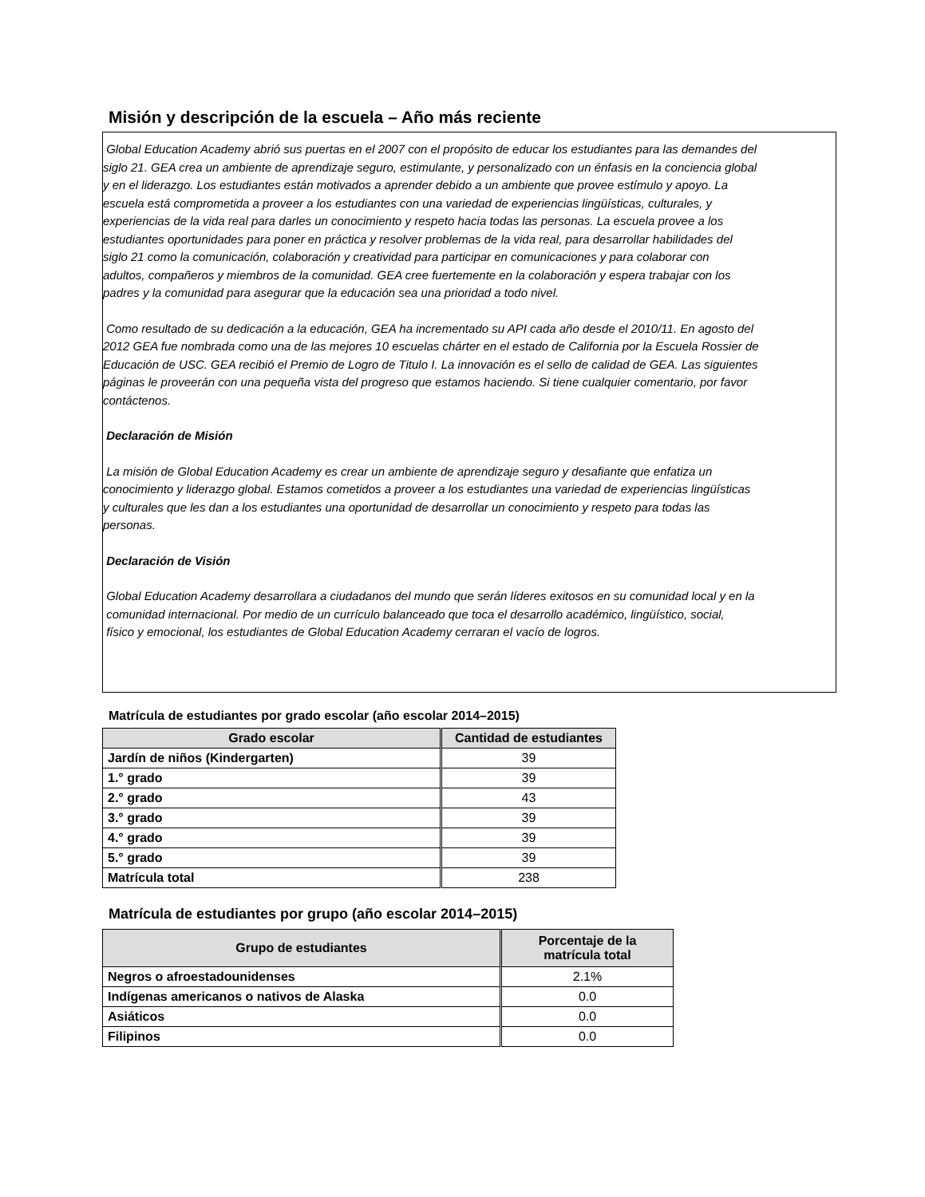Misión y descripción de la escuela – Año más reciente
Global Education Academy abrió sus puertas en el 2007 con el propósito de educar los estudiantes para las demandes del
siglo 21. GEA crea un ambiente de aprendizaje seguro, estimulante, y personalizado con un énfasis en la conciencia global
y en el liderazgo. Los estudiantes están motivados a aprender debido a un ambiente que provee estímulo y apoyo. La
escuela está comprometida a proveer a los estudiantes con una variedad de experiencias lingüísticas, culturales, y
experiencias de la vida real para darles un conocimiento y respeto hacia todas las personas. La escuela provee a los
estudiantes oportunidades para poner en práctica y resolver problemas de la vida real, para desarrollar habilidades del
siglo 21 como la comunicación, colaboración y creatividad para participar en comunicaciones y para colaborar con
adultos, compañeros y miembros de la comunidad. GEA cree fuertemente en la colaboración y espera trabajar con los
padres y la comunidad para asegurar que la educación sea una prioridad a todo nivel.
Como resultado de su dedicación a la educación, GEA ha incrementado su API cada año desde el 2010/11. En agosto del
2012 GEA fue nombrada como una de las mejores 10 escuelas chárter en el estado de California por la Escuela Rossier de
Educación de USC. GEA recibió el Premio de Logro de Titulo I. La innovación es el sello de calidad de GEA. Las siguientes
páginas le proveerán con una pequeña vista del progreso que estamos haciendo. Si tiene cualquier comentario, por favor
contáctenos.
Declaración de Misión
La misión de Global Education Academy es crear un ambiente de aprendizaje seguro y desafiante que enfatiza un
conocimiento y liderazgo global. Estamos cometidos a proveer a los estudiantes una variedad de experiencias lingüísticas
y culturales que les dan a los estudiantes una oportunidad de desarrollar un conocimiento y respeto para todas las
personas.
Declaración de Visión
Global Education Academy desarrollara a ciudadanos del mundo que serán líderes exitosos en su comunidad local y en la
comunidad internacional. Por medio de un currículo balanceado que toca el desarrollo académico, lingüístico, social,
físico y emocional, los estudiantes de Global Education Academy cerraran el vacío de logros.
Matrícula de estudiantes por grado escolar (año escolar 2014–2015)
| Grado escolar | Cantidad de estudiantes |
| --- | --- |
| Jardín de niños (Kindergarten) | 39 |
| 1.° grado | 39 |
| 2.° grado | 43 |
| 3.° grado | 39 |
| 4.° grado | 39 |
| 5.° grado | 39 |
| Matrícula total | 238 |
Matrícula de estudiantes por grupo (año escolar 2014–2015)
| Grupo de estudiantes | Porcentaje de la matrícula total |
| --- | --- |
| Negros o afroestadounidenses | 2.1% |
| Indígenas americanos o nativos de Alaska | 0.0 |
| Asiáticos | 0.0 |
| Filipinos | 0.0 |